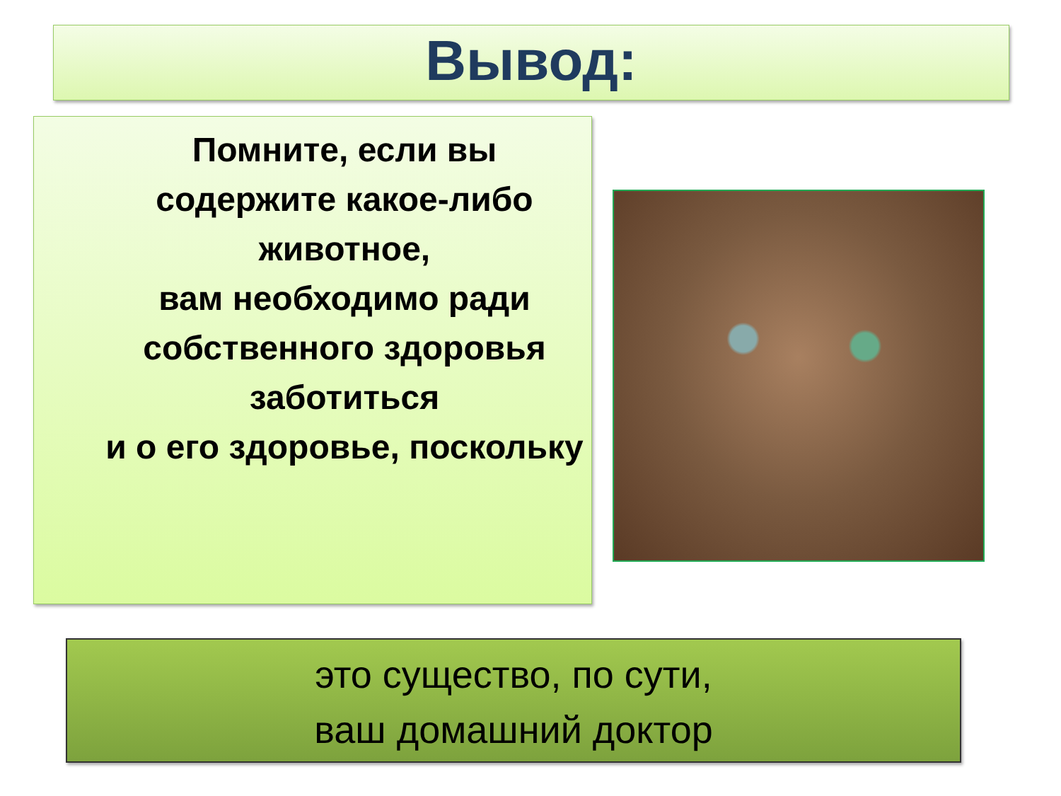Вывод:
Помните, если вы содержите какое-либо животное,
вам необходимо ради собственного здоровья
заботиться
и о его здоровье, поскольку
это существо, по сути,
ваш домашний доктор